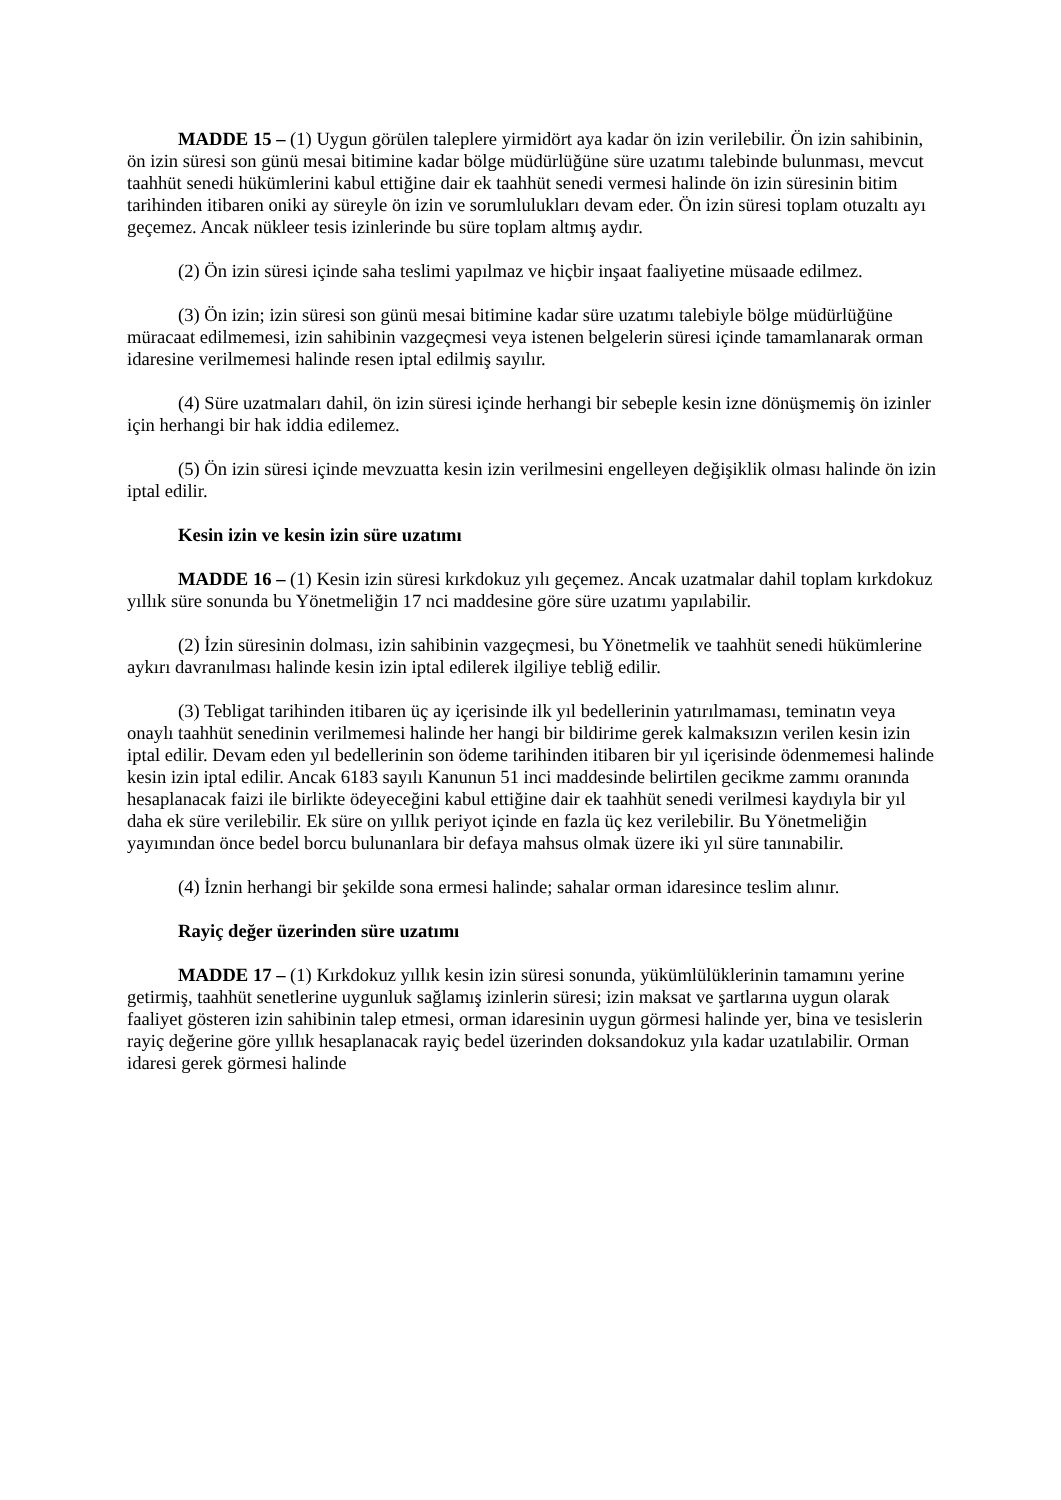MADDE 15 – (1) Uygun görülen taleplere yirmidört aya kadar ön izin verilebilir. Ön izin sahibinin, ön izin süresi son günü mesai bitimine kadar bölge müdürlüğüne süre uzatımı talebinde bulunması, mevcut taahhüt senedi hükümlerini kabul ettiğine dair ek taahhüt senedi vermesi halinde ön izin süresinin bitim tarihinden itibaren oniki ay süreyle ön izin ve sorumlulukları devam eder. Ön izin süresi toplam otuzaltı ayı geçemez. Ancak nükleer tesis izinlerinde bu süre toplam altmış aydır.
(2) Ön izin süresi içinde saha teslimi yapılmaz ve hiçbir inşaat faaliyetine müsaade edilmez.
(3) Ön izin; izin süresi son günü mesai bitimine kadar süre uzatımı talebiyle bölge müdürlüğüne müracaat edilmemesi, izin sahibinin vazgeçmesi veya istenen belgelerin süresi içinde tamamlanarak orman idaresine verilmemesi halinde resen iptal edilmiş sayılır.
(4) Süre uzatmaları dahil, ön izin süresi içinde herhangi bir sebeple kesin izne dönüşmemiş ön izinler için herhangi bir hak iddia edilemez.
(5) Ön izin süresi içinde mevzuatta kesin izin verilmesini engelleyen değişiklik olması halinde ön izin iptal edilir.
Kesin izin ve kesin izin süre uzatımı
MADDE 16 – (1) Kesin izin süresi kırkdokuz yılı geçemez. Ancak uzatmalar dahil toplam kırkdokuz yıllık süre sonunda bu Yönetmeliğin 17 nci maddesine göre süre uzatımı yapılabilir.
(2) İzin süresinin dolması, izin sahibinin vazgeçmesi, bu Yönetmelik ve taahhüt senedi hükümlerine aykırı davranılması halinde kesin izin iptal edilerek ilgiliye tebliğ edilir.
(3) Tebligat tarihinden itibaren üç ay içerisinde ilk yıl bedellerinin yatırılmaması, teminatın veya onaylı taahhüt senedinin verilmemesi halinde her hangi bir bildirime gerek kalmaksızın verilen kesin izin iptal edilir. Devam eden yıl bedellerinin son ödeme tarihinden itibaren bir yıl içerisinde ödenmemesi halinde kesin izin iptal edilir. Ancak 6183 sayılı Kanunun 51 inci maddesinde belirtilen gecikme zammı oranında hesaplanacak faizi ile birlikte ödeyeceğini kabul ettiğine dair ek taahhüt senedi verilmesi kaydıyla bir yıl daha ek süre verilebilir. Ek süre on yıllık periyot içinde en fazla üç kez verilebilir. Bu Yönetmeliğin yayımından önce bedel borcu bulunanlara bir defaya mahsus olmak üzere iki yıl süre tanınabilir.
(4) İznin herhangi bir şekilde sona ermesi halinde; sahalar orman idaresince teslim alınır.
Rayiç değer üzerinden süre uzatımı
MADDE 17 – (1) Kırkdokuz yıllık kesin izin süresi sonunda, yükümlülüklerinin tamamını yerine getirmiş, taahhüt senetlerine uygunluk sağlamış izinlerin süresi; izin maksat ve şartlarına uygun olarak faaliyet gösteren izin sahibinin talep etmesi, orman idaresinin uygun görmesi halinde yer, bina ve tesislerin rayiç değerine göre yıllık hesaplanacak rayiç bedel üzerinden doksandokuz yıla kadar uzatılabilir. Orman idaresi gerek görmesi halinde